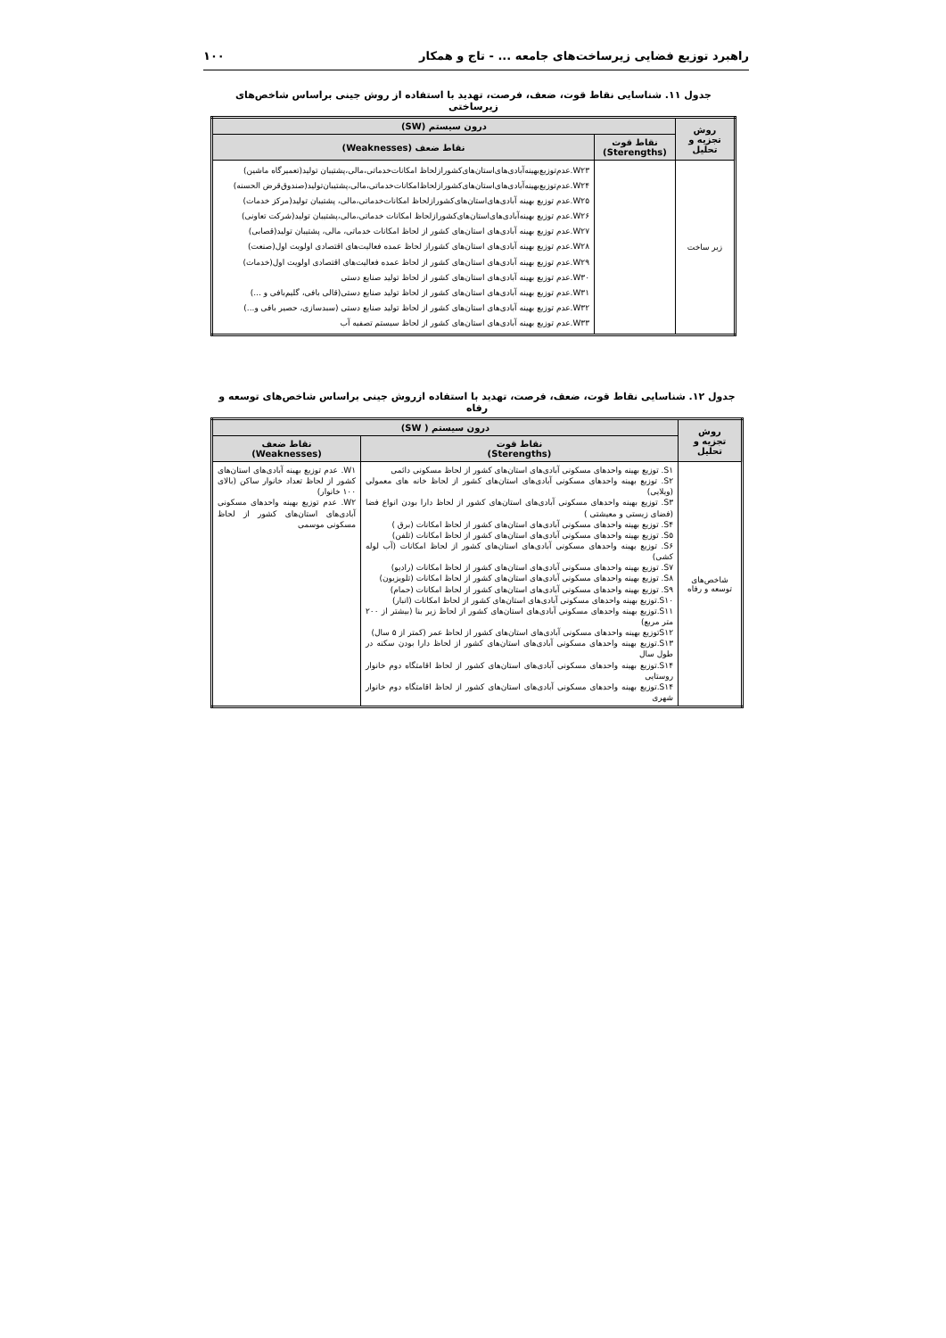راهبرد توزیع فضایی زیرساخت‌های جامعه ... - تاج و همکار ۱۰۰
جدول ۱۱. شناسایی نقاط قوت، ضعف، فرصت، تهدید با استفاده از روش جینی براساس شاخص‌های زیرساختی
| روش تجزیه و تحلیل | درون سیستم (SW) | |
| --- | --- | --- |
| | نقاط قوت (Sterengths) | نقاط ضعف (Weaknesses) |
| زیر ساخت | | W۲۳.عدم‌توزیع‌بهینه‌آبادی‌های‌استان‌های‌کشورازلحاظ امکانات‌خدماتی،مالی،پشتیبان تولید(تعمیرگاه ماشین) W۲۴.عدم‌توزیع‌بهینه‌آبادی‌های‌استان‌های‌کشورازلحاظ‌امکانات‌خدماتی،مالی،پشتیبان‌تولید(صندوق‌قرض الحسنه) W۲۵.عدم توزیع بهینه آبادی‌های‌استان‌های‌کشورازلحاظ امکانات‌خدماتی،مالی، پشتیبان تولید(مرکز خدمات) W۲۶.عدم توزیع بهینه‌آبادی‌های‌استان‌های‌کشورازلحاظ امکانات خدماتی،مالی،پشتیبان تولید(شرکت تعاونی) W۲۷.عدم توزیع بهینه آبادی‌های استان‌های کشور از لحاظ امکانات خدماتی، مالی، پشتیبان تولید(قصابی) W۲۸.عدم توزیع بهینه آبادی‌های استان‌های کشوراز لحاظ عمده فعالیت‌های اقتصادی اولویت اول(صنعت) W۲۹.عدم توزیع بهینه آبادی‌های استان‌های کشور از لحاظ عمده فعالیت‌های اقتصادی اولویت اول(خدمات) W۳۰.عدم توزیع بهینه آبادی‌های استان‌های کشور از لحاظ تولید صنایع دستی W۳۱.عدم توزیع بهینه آبادی‌های استان‌های کشور از لحاظ تولید صنایع دستی(قالی بافی، گلیم‌بافی و ...) W۳۲.عدم توزیع بهینه آبادی‌های استان‌های کشور از لحاظ تولید صنایع دستی (سبدسازی، حصیر بافی و...) W۳۳.عدم توزیع بهینه آبادی‌های استان‌های کشور از لحاظ سیستم تصفیه آب |
جدول ۱۲. شناسایی نقاط قوت، ضعف، فرصت، تهدید با استفاده ازروش جینی براساس شاخص‌های توسعه و رفاه
| روش تجزیه و تحلیل | درون سیستم ( SW) | |
| --- | --- | --- |
| | نقاط قوت (Sterengths) | نقاط ضعف (Weaknesses) |
| شاخص‌های توسعه و رفاه | S۱. توزیع بهینه واحدهای مسکونی آبادی‌های استان‌های کشور از لحاظ مسکونی دائمی S۲. توزیع بهینه واحدهای مسکونی آبادی‌های استان‌های کشور از لحاظ خانه های معمولی (ویلایی) S۳. توزیع بهینه واحدهای مسکونی آبادی‌های استان‌های کشور از لحاظ دارا بودن انواع فضا (فضای زیستی و معیشتی ) S۴. توزیع بهینه واحدهای مسکونی آبادی‌های استان‌های کشور از لحاظ امکانات (برق ) S۵. توزیع بهینه واحدهای مسکونی آبادی‌های استان‌های کشور از لحاظ امکانات (تلفن) S۶. توزیع بهینه واحدهای مسکونی آبادی‌های استان‌های کشور از لحاظ امکانات (آب لوله کشی) S۷. توزیع بهینه واحدهای مسکونی آبادی‌های استان‌های کشور از لحاظ امکانات (رادیو) S۸. توزیع بهینه واحدهای مسکونی آبادی‌های استان‌های کشور از لحاظ امکانات (تلویزیون) S۹. توزیع بهینه واحدهای مسکونی آبادی‌های استان‌های کشور از لحاظ امکانات (حمام) S۱۰.توزیع بهینه واحدهای مسکونی آبادی‌های استان‌های کشور از لحاظ امکانات (انبار) S۱۱.توزیع بهینه واحدهای مسکونی آبادی‌های استان‌های کشور از لحاظ زیر بنا (بیشتر از ۲۰۰ متر مربع) S۱۲توزیع بهینه واحدهای مسکونی آبادی‌های استان‌های کشور از لحاظ عمر (کمتر از ۵ سال) S۱۳.توزیع بهینه واحدهای مسکونی آبادی‌های استان‌های کشور از لحاظ دارا بودن سکنه در طول سال S۱۴.توزیع بهینه واحدهای مسکونی آبادی‌های استان‌های کشور از لحاظ اقامتگاه دوم خانوار روستایی S۱۴.توزیع بهینه واحدهای مسکونی آبادی‌های استان‌های کشور از لحاظ اقامتگاه دوم خانوار شهری | W۱. عدم توزیع بهینه آبادی‌های استان‌های کشور از لحاظ تعداد خانوار ساکن (بالای ۱۰۰ خانوار) W۲. عدم توزیع بهینه واحدهای مسکونی آبادی‌های استان‌های کشور از لحاظ مسکونی موسمی |